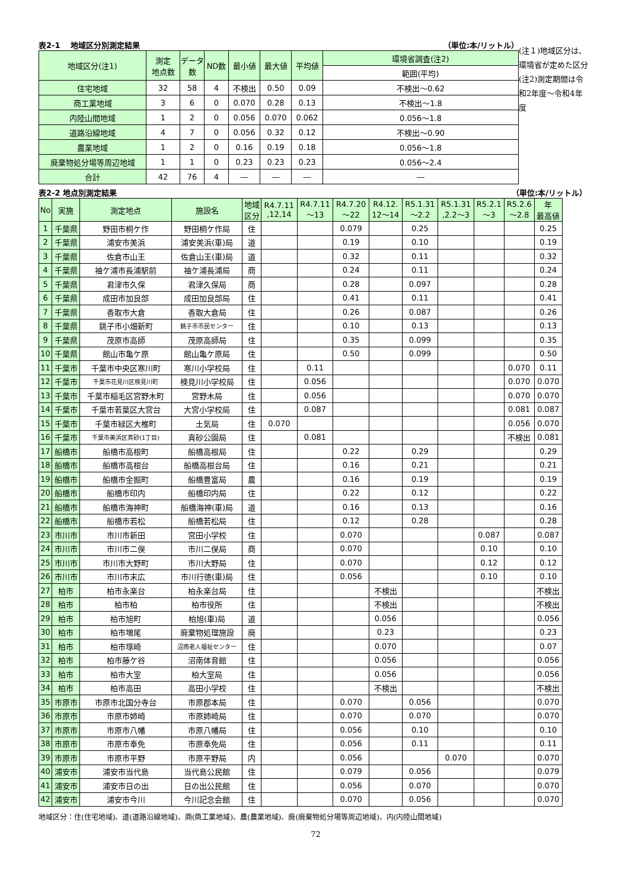表2-1　 地域区分別測定結果 （単位:本/リットル）
| 地域区分(注1) | 測定 地点数 | データ数 | ND数 | 最小値 | 最大値 | 平均値 | 環境省調査(注2) |
| --- | --- | --- | --- | --- | --- | --- | --- |
| | | | | | | | 範囲(平均) |
| 住宅地域 | 32 | 58 | 4 | 不検出 | 0.50 | 0.09 | 不検出～0.62 |
| 商工業地域 | 3 | 6 | 0 | 0.070 | 0.28 | 0.13 | 不検出～1.8 |
| 内陸山間地域 | 1 | 2 | 0 | 0.056 | 0.070 | 0.062 | 0.056～1.8 |
| 道路沿線地域 | 4 | 7 | 0 | 0.056 | 0.32 | 0.12 | 不検出～0.90 |
| 農業地域 | 1 | 2 | 0 | 0.16 | 0.19 | 0.18 | 0.056～1.8 |
| 廃棄物処分場等周辺地域 | 1 | 1 | 0 | 0.23 | 0.23 | 0.23 | 0.056～2.4 |
| 合計 | 42 | 76 | 4 | ― | ― | ― | ― |
(注１)地域区分は、環境省が定めた区分
(注2)測定期間は令和2年度～令和4年度
表2-2 地点別測定結果 （単位:本/リットル）
| No | 実施 | 測定地点 | 施設名 | 地域 区分 | R4.7.11 ,12,14 | R4.7.11 ～13 | R4.7.20 ～22 | R4.12. 12～14 | R5.1.31 ～2.2 | R5.1.31 ,2.2～3 | R5.2.1 ～3 | R5.2.6 ～2.8 | 年 最高値 |
| --- | --- | --- | --- | --- | --- | --- | --- | --- | --- | --- | --- | --- | --- |
| 1 | 千葉県 | 野田市桐ケ作 | 野田桐ケ作局 | 住 | | | 0.079 | | 0.25 | | | | 0.25 |
| 2 | 千葉県 | 浦安市美浜 | 浦安美浜(車)局 | 道 | | | 0.19 | | 0.10 | | | | 0.19 |
| 3 | 千葉県 | 佐倉市山王 | 佐倉山王(車)局 | 道 | | | 0.32 | | 0.11 | | | | 0.32 |
| 4 | 千葉県 | 袖ケ浦市長浦駅前 | 袖ケ浦長浦局 | 商 | | | 0.24 | | 0.11 | | | | 0.24 |
| 5 | 千葉県 | 君津市久保 | 君津久保局 | 商 | | | 0.28 | | 0.097 | | | | 0.28 |
| 6 | 千葉県 | 成田市加良部 | 成田加良部局 | 住 | | | 0.41 | | 0.11 | | | | 0.41 |
| 7 | 千葉県 | 香取市大倉 | 香取大倉局 | 住 | | | 0.26 | | 0.087 | | | | 0.26 |
| 8 | 千葉県 | 銚子市小畑新町 | 銚子市市民センター | 住 | | | 0.10 | | 0.13 | | | | 0.13 |
| 9 | 千葉県 | 茂原市高師 | 茂原高師局 | 住 | | | 0.35 | | 0.099 | | | | 0.35 |
| 10 | 千葉県 | 館山市亀ケ原 | 館山亀ケ原局 | 住 | | | 0.50 | | 0.099 | | | | 0.50 |
| 11 | 千葉市 | 千葉市中央区寒川町 | 寒川小学校局 | 住 | | 0.11 | | | | | | 0.070 | 0.11 |
| 12 | 千葉市 | 千葉市花見川区検見川町 | 検見川小学校局 | 住 | | 0.056 | | | | | | 0.070 | 0.070 |
| 13 | 千葉市 | 千葉市稲毛区宮野木町 | 宮野木局 | 住 | | 0.056 | | | | | | 0.070 | 0.070 |
| 14 | 千葉市 | 千葉市若葉区大宮台 | 大宮小学校局 | 住 | | 0.087 | | | | | | 0.081 | 0.087 |
| 15 | 千葉市 | 千葉市緑区大椎町 | 土気局 | 住 | 0.070 | | | | | | | 0.056 | 0.070 |
| 16 | 千葉市 | 千葉市美浜区真砂(1丁目) | 真砂公園局 | 住 | | 0.081 | | | | | | 不検出 | 0.081 |
| 17 | 船橋市 | 船橋市高根町 | 船橋高根局 | 住 | | | 0.22 | | 0.29 | | | | 0.29 |
| 18 | 船橋市 | 船橋市高根台 | 船橋高根台局 | 住 | | | 0.16 | | 0.21 | | | | 0.21 |
| 19 | 船橋市 | 船橋市金掘町 | 船橋豊富局 | 農 | | | 0.16 | | 0.19 | | | | 0.19 |
| 20 | 船橋市 | 船橋市印内 | 船橋印内局 | 住 | | | 0.22 | | 0.12 | | | | 0.22 |
| 21 | 船橋市 | 船橋市海神町 | 船橋海神(車)局 | 道 | | | 0.16 | | 0.13 | | | | 0.16 |
| 22 | 船橋市 | 船橋市若松 | 船橋若松局 | 住 | | | 0.12 | | 0.28 | | | | 0.28 |
| 23 | 市川市 | 市川市新田 | 宮田小学校 | 住 | | | 0.070 | | | | 0.087 | | 0.087 |
| 24 | 市川市 | 市川市二俣 | 市川二俣局 | 商 | | | 0.070 | | | | 0.10 | | 0.10 |
| 25 | 市川市 | 市川市大野町 | 市川大野局 | 住 | | | 0.070 | | | | 0.12 | | 0.12 |
| 26 | 市川市 | 市川市末広 | 市川行徳(車)局 | 住 | | | 0.056 | | | | 0.10 | | 0.10 |
| 27 | 柏市 | 柏市永楽台 | 柏永楽台局 | 住 | | | | 不検出 | | | | | 不検出 |
| 28 | 柏市 | 柏市柏 | 柏市役所 | 住 | | | | 不検出 | | | | | 不検出 |
| 29 | 柏市 | 柏市旭町 | 柏旭(車)局 | 道 | | | | 0.056 | | | | | 0.056 |
| 30 | 柏市 | 柏市増尾 | 廃棄物処理施設 | 廃 | | | | 0.23 | | | | | 0.23 |
| 31 | 柏市 | 柏市塚崎 | 沼南老人福祉センター | 住 | | | | 0.070 | | | | | 0.07 |
| 32 | 柏市 | 柏市藤ケ谷 | 沼南体育館 | 住 | | | | 0.056 | | | | | 0.056 |
| 33 | 柏市 | 柏市大室 | 柏大室局 | 住 | | | | 0.056 | | | | | 0.056 |
| 34 | 柏市 | 柏市高田 | 高田小学校 | 住 | | | | 不検出 | | | | | 不検出 |
| 35 | 市原市 | 市原市北国分寺台 | 市原郡本局 | 住 | | | 0.070 | | 0.056 | | | | 0.070 |
| 36 | 市原市 | 市原市姉崎 | 市原姉崎局 | 住 | | | 0.070 | | 0.070 | | | | 0.070 |
| 37 | 市原市 | 市原市八幡 | 市原八幡局 | 住 | | | 0.056 | | 0.10 | | | | 0.10 |
| 38 | 市原市 | 市原市奉免 | 市原奉免局 | 住 | | | 0.056 | | 0.11 | | | | 0.11 |
| 39 | 市原市 | 市原市平野 | 市原平野局 | 内 | | | 0.056 | | | 0.070 | | | 0.070 |
| 40 | 浦安市 | 浦安市当代島 | 当代島公民館 | 住 | | | 0.079 | | 0.056 | | | | 0.079 |
| 41 | 浦安市 | 浦安市日の出 | 日の出公民館 | 住 | | | 0.056 | | 0.070 | | | | 0.070 |
| 42 | 浦安市 | 浦安市今川 | 今川記念会館 | 住 | | | 0.070 | | 0.056 | | | | 0.070 |
地域区分：住(住宅地域)、道(道路沿線地域)、商(商工業地域)、農(農業地域)、廃(廃棄物処分場等周辺地域)、内(内陸山間地域)
72